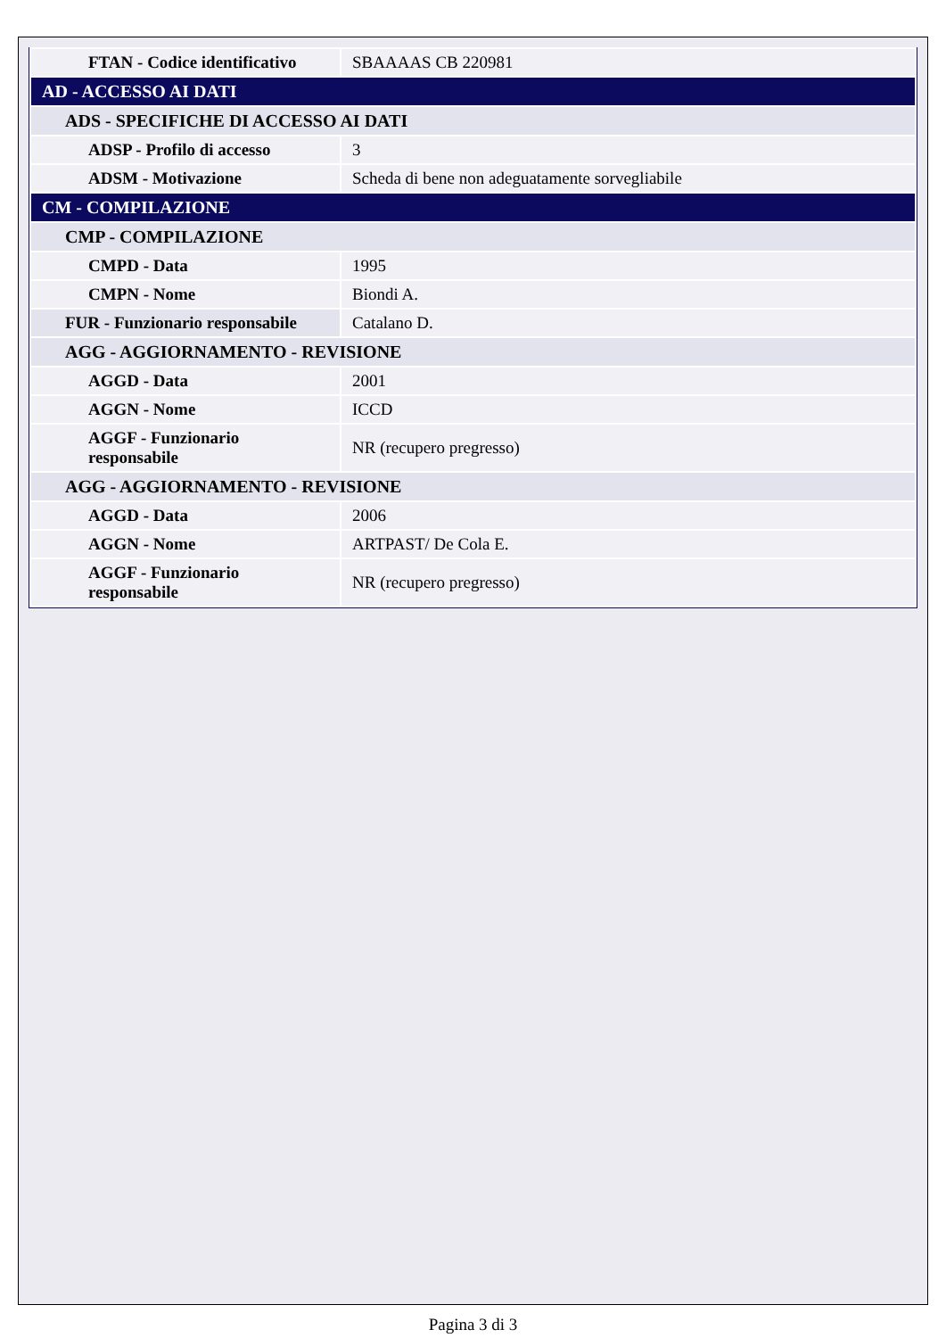| FTAN - Codice identificativo | SBAAAAS CB 220981 |
| AD - ACCESSO AI DATI | |
| ADS - SPECIFICHE DI ACCESSO AI DATI | |
| ADSP - Profilo di accesso | 3 |
| ADSM - Motivazione | Scheda di bene non adeguatamente sorvegliabile |
| CM - COMPILAZIONE | |
| CMP - COMPILAZIONE | |
| CMPD - Data | 1995 |
| CMPN - Nome | Biondi A. |
| FUR - Funzionario responsabile | Catalano D. |
| AGG - AGGIORNAMENTO - REVISIONE | |
| AGGD - Data | 2001 |
| AGGN - Nome | ICCD |
| AGGF - Funzionario responsabile | NR (recupero pregresso) |
| AGG - AGGIORNAMENTO - REVISIONE | |
| AGGD - Data | 2006 |
| AGGN - Nome | ARTPAST/ De Cola E. |
| AGGF - Funzionario responsabile | NR (recupero pregresso) |
Pagina 3 di 3